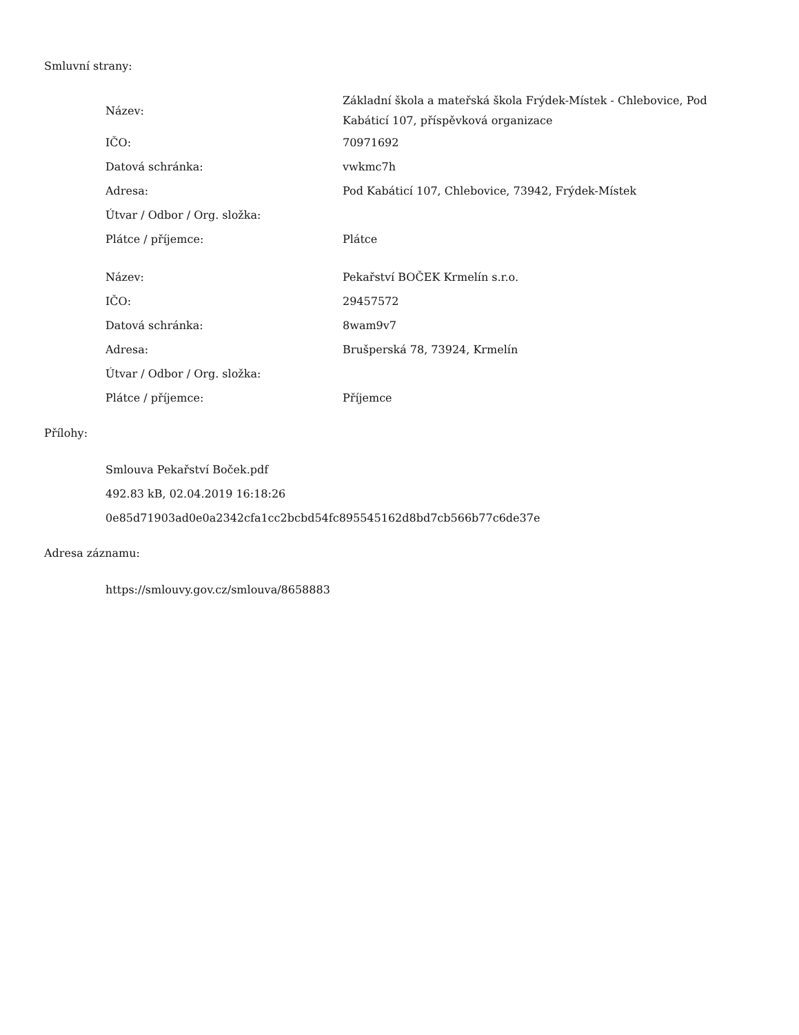Smluvní strany:
| Název: | Základní škola a mateřská škola Frýdek-Místek - Chlebovice, Pod Kabáticí 107, příspěvková organizace |
| IČO: | 70971692 |
| Datová schránka: | vwkmc7h |
| Adresa: | Pod Kabáticí 107, Chlebovice, 73942, Frýdek-Místek |
| Útvar / Odbor / Org. složka: | |
| Plátce / příjemce: | Plátce |
| Název: | Pekařství BOČEK Krmelín s.r.o. |
| IČO: | 29457572 |
| Datová schránka: | 8wam9v7 |
| Adresa: | Brušperská 78, 73924, Krmelín |
| Útvar / Odbor / Org. složka: | |
| Plátce / příjemce: | Příjemce |
Přílohy:
Smlouva Pekařství Boček.pdf
492.83 kB, 02.04.2019 16:18:26
0e85d71903ad0e0a2342cfa1cc2bcbd54fc895545162d8bd7cb566b77c6de37e
Adresa záznamu:
https://smlouvy.gov.cz/smlouva/8658883